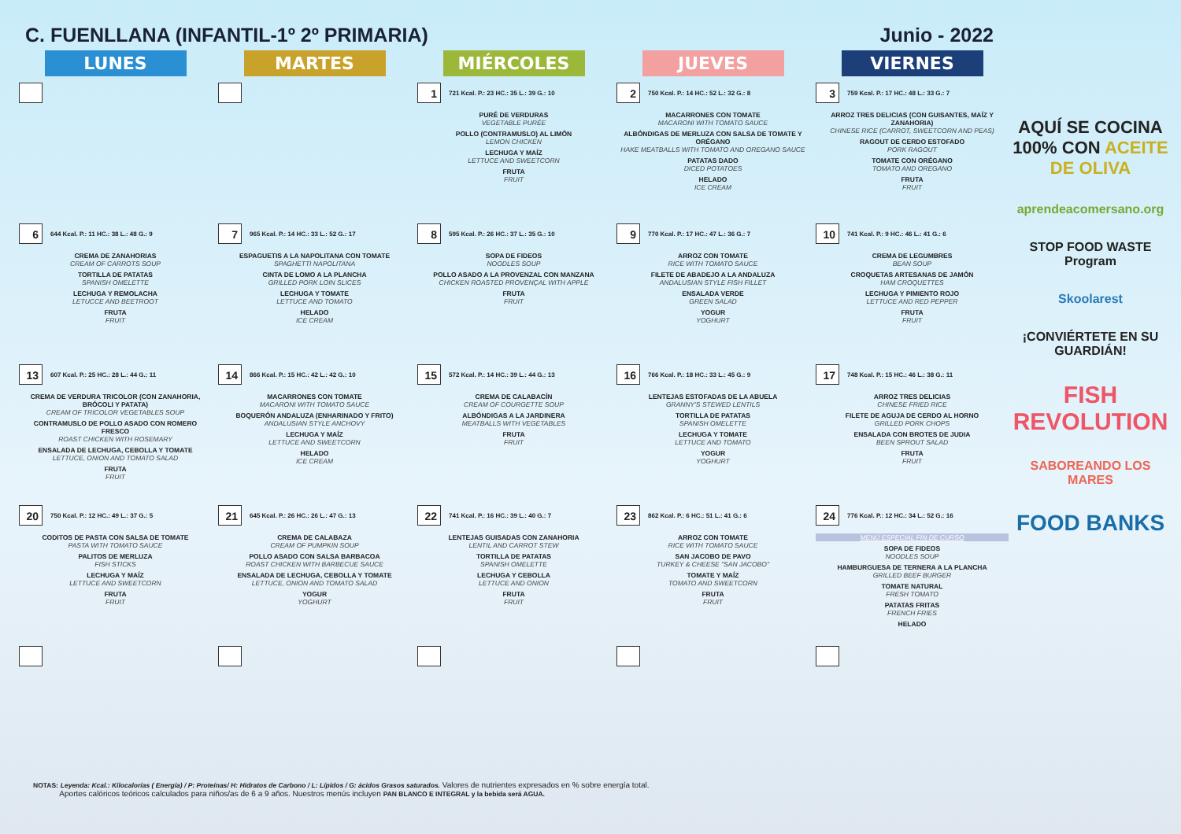C. FUENLLANA (INFANTIL-1º 2º PRIMARIA)
Junio - 2022
| LUNES | MARTES | MIÉRCOLES | JUEVES | VIERNES |
| --- | --- | --- | --- | --- |
| | | 1 721 Kcal. P.: 23 HC.: 35 L.: 39 G.: 10 PURÉ DE VERDURAS VEGETABLE PURÉE POLLO (CONTRAMUSLO) AL LIMÓN LEMON CHICKEN LECHUGA Y MAÍZ LETTUCE AND SWEETCORN FRUTA FRUIT | 2 750 Kcal. P.: 14 HC.: 52 L.: 32 G.: 8 MACARRONES CON TOMATE MACARONI WITH TOMATO SAUCE ALBÓNDIGAS DE MERLUZA CON SALSA DE TOMATE Y ORÉGANO HAKE MEATBALLS WITH TOMATO AND OREGANO SAUCE PATATAS DADO DICED POTATOES HELADO ICE CREAM | 3 759 Kcal. P.: 17 HC.: 48 L.: 33 G.: 7 ARROZ TRES DELICIAS (CON GUISANTES, MAÍZ Y ZANAHORIA) CHINESE RICE (CARROT, SWEETCORN AND PEAS) RAGOUT DE CERDO ESTOFADO PORK RAGOUT TOMATE CON ORÉGANO TOMATO AND OREGANO FRUTA FRUIT |
| 6 644 Kcal. P.: 11 HC.: 38 L.: 48 G.: 9 CREMA DE ZANAHORIAS CREAM OF CARROTS SOUP TORTILLA DE PATATAS SPANISH OMELETTE LECHUGA Y REMOLACHA LETUCCE AND BEETROOT FRUTA FRUIT | 7 965 Kcal. P.: 14 HC.: 33 L.: 52 G.: 17 ESPAGUETIS A LA NAPOLITANA CON TOMATE SPAGHETTI NAPOLITANA CINTA DE LOMO A LA PLANCHA GRILLED PORK LOIN SLICES LECHUGA Y TOMATE LETTUCE AND TOMATO HELADO ICE CREAM | 8 595 Kcal. P.: 26 HC.: 37 L.: 35 G.: 10 SOPA DE FIDEOS NOODLES SOUP POLLO ASADO A LA PROVENZAL CON MANZANA CHICKEN ROASTED PROVENÇAL WITH APPLE FRUTA FRUIT | 9 770 Kcal. P.: 17 HC.: 47 L.: 36 G.: 7 ARROZ CON TOMATE RICE WITH TOMATO SAUCE FILETE DE ABADEJO A LA ANDALUZA ANDALUSIAN STYLE FISH FILLET ENSALADA VERDE GREEN SALAD YOGUR YOGHURT | 10 741 Kcal. P.: 9 HC.: 46 L.: 41 G.: 6 CREMA DE LEGUMBRES BEAN SOUP CROQUETAS ARTESANAS DE JAMÓN HAM CROQUETTES LECHUGA Y PIMIENTO ROJO LETTUCE AND RED PEPPER FRUTA FRUIT |
| 13 607 Kcal. P.: 25 HC.: 28 L.: 44 G.: 11 CREMA DE VERDURA TRICOLOR (CON ZANAHORIA, BRÓCOLI Y PATATA) CREAM OF TRICOLOR VEGETABLES SOUP CONTRAMUSLO DE POLLO ASADO CON ROMERO FRESCO ROAST CHICKEN WITH ROSEMARY ENSALADA DE LECHUGA, CEBOLLA Y TOMATE LETTUCE, ONION AND TOMATO SALAD FRUTA FRUIT | 14 866 Kcal. P.: 15 HC.: 42 L.: 42 G.: 10 MACARRONES CON TOMATE MACARONI WITH TOMATO SAUCE BOQUERÓN ANDALUZA (ENHARINADO Y FRITO) ANDALUSIAN STYLE ANCHOVY LECHUGA Y MAÍZ LETTUCE AND SWEETCORN HELADO ICE CREAM | 15 572 Kcal. P.: 14 HC.: 39 L.: 44 G.: 13 CREMA DE CALABACÍN CREAM OF COURGETTE SOUP ALBÓNDIGAS A LA JARDINERA MEATBALLS WITH VEGETABLES FRUTA FRUIT | 16 766 Kcal. P.: 18 HC.: 33 L.: 45 G.: 9 LENTEJAS ESTOFADAS DE LA ABUELA GRANNY'S STEWED LENTILS TORTILLA DE PATATAS SPANISH OMELETTE LECHUGA Y TOMATE LETTUCE AND TOMATO YOGUR YOGHURT | 17 748 Kcal. P.: 15 HC.: 46 L.: 38 G.: 11 ARROZ TRES DELICIAS CHINESE FRIED RICE FILETE DE AGUJA DE CERDO AL HORNO GRILLED PORK CHOPS ENSALADA CON BROTES DE JUDIA BEEN SPROUT SALAD FRUTA FRUIT |
| 20 750 Kcal. P.: 12 HC.: 49 L.: 37 G.: 5 CODITOS DE PASTA CON SALSA DE TOMATE PASTA WITH TOMATO SAUCE PALITOS DE MERLUZA FISH STICKS LECHUGA Y MAÍZ LETTUCE AND SWEETCORN FRUTA FRUIT | 21 645 Kcal. P.: 26 HC.: 26 L.: 47 G.: 13 CREMA DE CALABAZA CREAM OF PUMPKIN SOUP POLLO ASADO CON SALSA BARBACOA ROAST CHICKEN WITH BARBECUE SAUCE ENSALADA DE LECHUGA, CEBOLLA Y TOMATE LETTUCE, ONION AND TOMATO SALAD YOGUR YOGHURT | 22 741 Kcal. P.: 16 HC.: 39 L.: 40 G.: 7 LENTEJAS GUISADAS CON ZANAHORIA LENTIL AND CARROT STEW TORTILLA DE PATATAS SPANISH OMELETTE LECHUGA Y CEBOLLA LETTUCE AND ONION FRUTA FRUIT | 23 862 Kcal. P.: 6 HC.: 51 L.: 41 G.: 6 ARROZ CON TOMATE RICE WITH TOMATO SAUCE SAN JACOBO DE PAVO TURKEY & CHEESE "SAN JACOBO" TOMATE Y MAÍZ TOMATO AND SWEETCORN FRUTA FRUIT | 24 776 Kcal. P.: 12 HC.: 34 L.: 52 G.: 16 MENÚ ESPECIAL FIN DE CURSO SOPA DE FIDEOS NOODLES SOUP HAMBURGUESA DE TERNERA A LA PLANCHA GRILLED BEEF BURGER TOMATE NATURAL FRESH TOMATO PATATAS FRITAS FRENCH FRIES HELADO |
AQUÍ SE COCINA 100% CON ACEITE DE OLIVA
aprendeacomersano.org
STOP FOOD WASTE Program
Skoolarest
¡CONVIÉRTETE EN SU GUARDIÁN!
FISH REVOLUTION
SABOREANDO LOS MARES
FOOD BANKS
NOTAS: Leyenda: Kcal.: Kilocalorías ( Energía) / P: Proteínas/ H: Hidratos de Carbono / L: Lípidos / G: ácidos Grasos saturados. Valores de nutrientes expresados en % sobre energía total.
Aportes calóricos teóricos calculados para niños/as de 6 a 9 años. Nuestros menús incluyen PAN BLANCO E INTEGRAL y la bebida será AGUA.